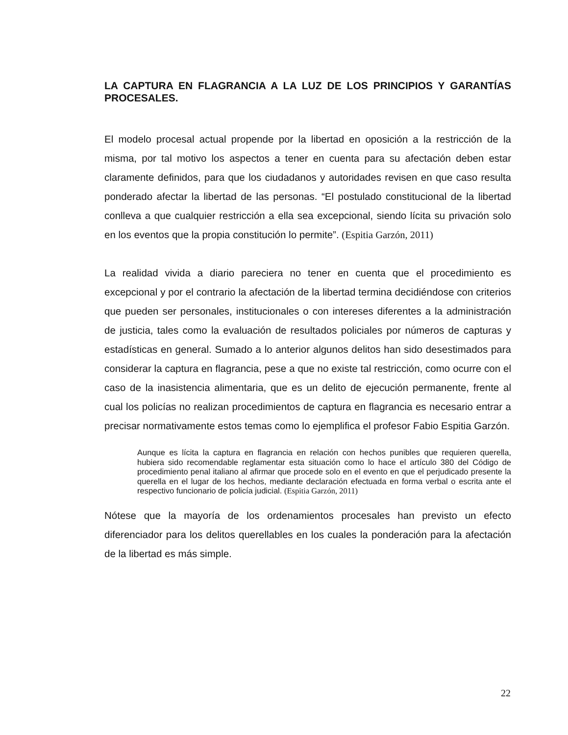LA CAPTURA EN FLAGRANCIA A LA LUZ DE LOS PRINCIPIOS Y GARANTÍAS PROCESALES.
El modelo procesal actual propende por la libertad en oposición a la restricción de la misma, por tal motivo los aspectos a tener en cuenta para su afectación deben estar claramente definidos, para que los ciudadanos y autoridades revisen en que caso resulta ponderado afectar la libertad de las personas. “El postulado constitucional de la libertad conlleva a que cualquier restricción a ella sea excepcional, siendo lícita su privación solo en los eventos que la propia constitución lo permite”. (Espitia Garzón, 2011)
La realidad vivida a diario pareciera no tener en cuenta que el procedimiento es excepcional y por el contrario la afectación de la libertad termina decidiéndose con criterios que pueden ser personales, institucionales o con intereses diferentes a la administración de justicia, tales como la evaluación de resultados policiales por números de capturas y estadísticas en general. Sumado a lo anterior algunos delitos han sido desestimados para considerar la captura en flagrancia, pese a que no existe tal restricción, como ocurre con el caso de la inasistencia alimentaria, que es un delito de ejecución permanente, frente al cual los policías no realizan procedimientos de captura en flagrancia es necesario entrar a precisar normativamente estos temas como lo ejemplifica el profesor Fabio Espitia Garzón.
Aunque es lícita la captura en flagrancia en relación con hechos punibles que requieren querella, hubiera sido recomendable reglamentar esta situación como lo hace el artículo 380 del Código de procedimiento penal italiano al afirmar que procede solo en el evento en que el perjudicado presente la querella en el lugar de los hechos, mediante declaración efectuada en forma verbal o escrita ante el respectivo funcionario de policía judicial. (Espitia Garzón, 2011)
Nótese que la mayoría de los ordenamientos procesales han previsto un efecto diferenciador para los delitos querellables en los cuales la ponderación para la afectación de la libertad es más simple.
22